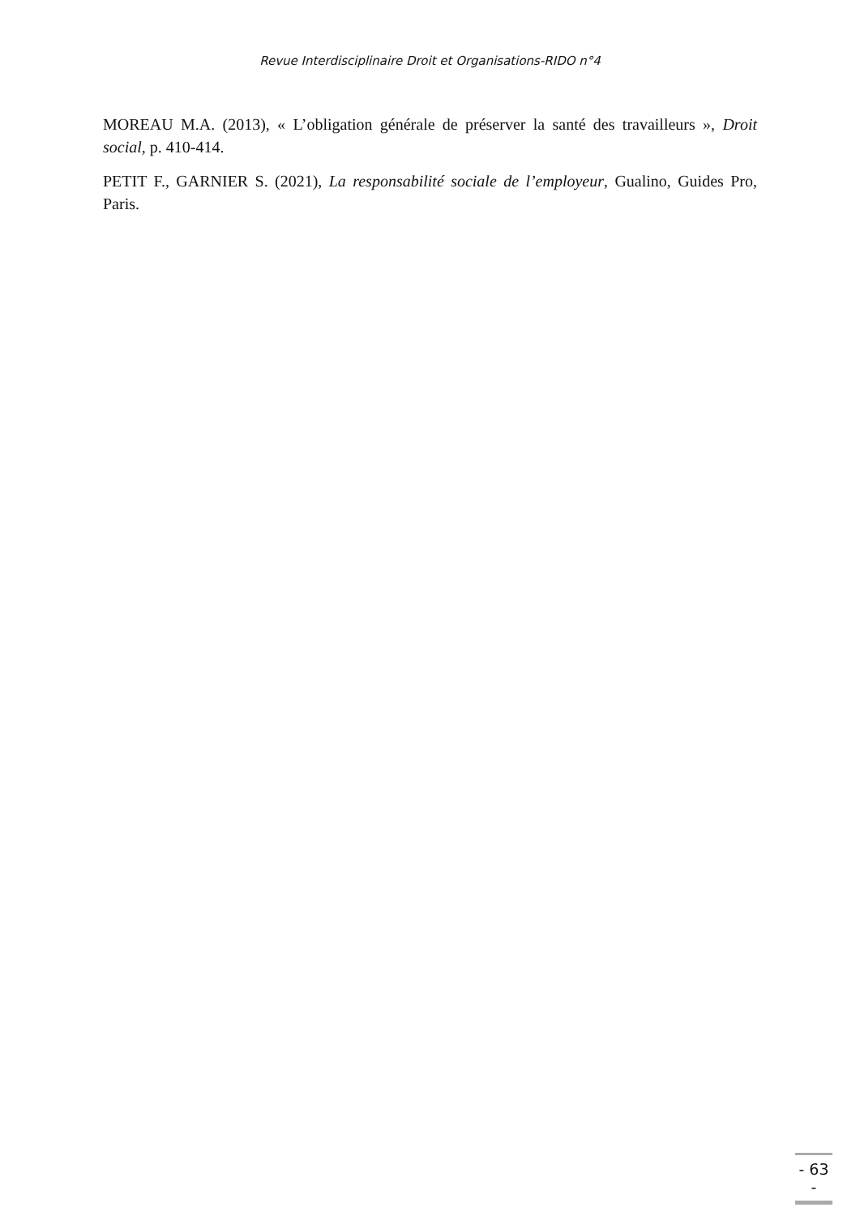Revue Interdisciplinaire Droit et Organisations-RIDO n°4
MOREAU M.A. (2013), « L’obligation générale de préserver la santé des travailleurs », Droit social, p. 410-414.
PETIT F., GARNIER S. (2021), La responsabilité sociale de l’employeur, Gualino, Guides Pro, Paris.
- 63 -